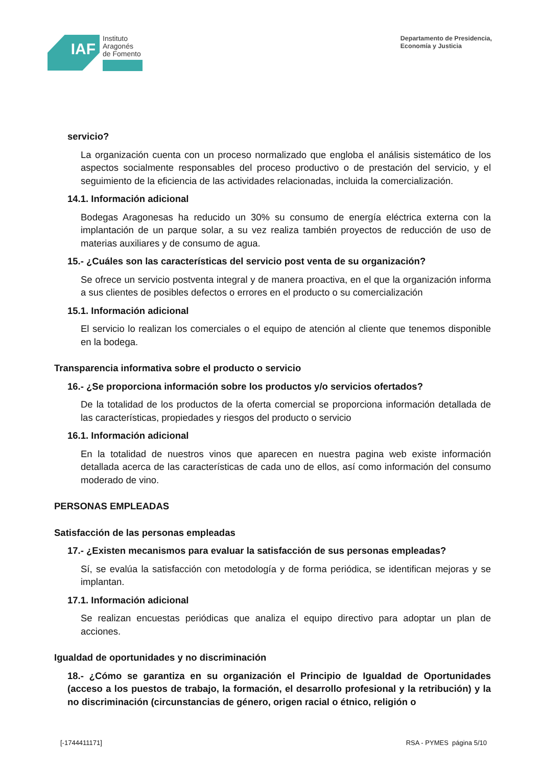IAF
Instituto
Aragonés
de Fomento
Departamento de Presidencia,
Economía y Justicia
servicio?
La organización cuenta con un proceso normalizado que engloba el análisis sistemático de los aspectos socialmente responsables del proceso productivo o de prestación del servicio, y el seguimiento de la eficiencia de las actividades relacionadas, incluida la comercialización.
14.1. Información adicional
Bodegas Aragonesas ha reducido un 30% su consumo de energía eléctrica externa con la implantación de un parque solar, a su vez realiza también proyectos de reducción de uso de materias auxiliares y de consumo de agua.
15.- ¿Cuáles son las características del servicio post venta de su organización?
Se ofrece un servicio postventa integral y de manera proactiva, en el que la organización informa a sus clientes de posibles defectos o errores en el producto o su comercialización
15.1. Información adicional
El servicio lo realizan los comerciales o el equipo de atención al cliente que tenemos disponible en la bodega.
Transparencia informativa sobre el producto o servicio
16.- ¿Se proporciona información sobre los productos y/o servicios ofertados?
De la totalidad de los productos de la oferta comercial se proporciona información detallada de las características, propiedades y riesgos del producto o servicio
16.1. Información adicional
En la totalidad de nuestros vinos que aparecen en nuestra pagina web existe información detallada acerca de las características de cada uno de ellos, así como información del consumo moderado de vino.
PERSONAS EMPLEADAS
Satisfacción de las personas empleadas
17.- ¿Existen mecanismos para evaluar la satisfacción de sus personas empleadas?
Sí, se evalúa la satisfacción con metodología y de forma periódica, se identifican mejoras y se implantan.
17.1. Información adicional
Se realizan encuestas periódicas que analiza el equipo directivo para adoptar un plan de acciones.
Igualdad de oportunidades y no discriminación
18.- ¿Cómo se garantiza en su organización el Principio de Igualdad de Oportunidades (acceso a los puestos de trabajo, la formación, el desarrollo profesional y la retribución) y la no discriminación (circunstancias de género, origen racial o étnico, religión o
[-1744411171] RSA - PYMES página 5/10